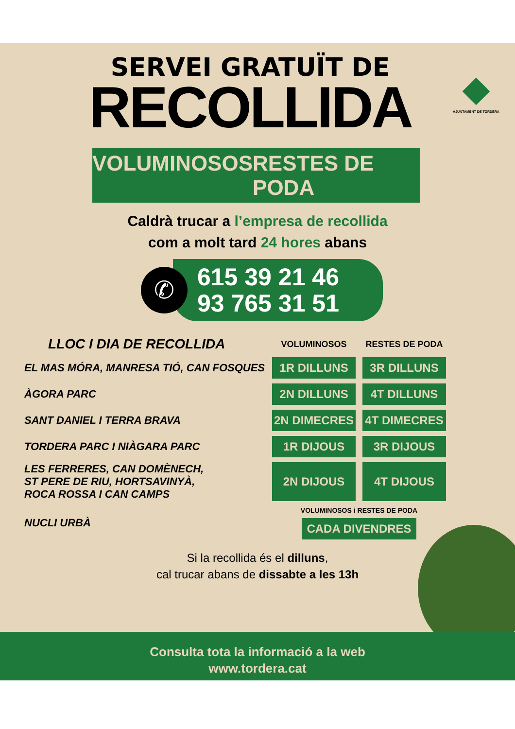AJUNTAMENT DE TORDERA
SERVEI GRATUÏT DE
RECOLLIDA
VOLUMINOSOS RESTES DE PODA
Caldrà trucar a l’empresa de recollida
com a molt tard 24 hores abans
✆
615 39 21 46
93 765 31 51
| LLOC I DIA DE RECOLLIDA | VOLUMINOSOS | RESTES DE PODA |
| EL MAS MÓRA, MANRESA TIÓ, CAN FOSQUES | 1R DILLUNS | 3R DILLUNS |
| ÀGORA PARC | 2N DILLUNS | 4T DILLUNS |
| SANT DANIEL I TERRA BRAVA | 2N DIMECRES | 4T DIMECRES |
| TORDERA PARC I NIÀGARA PARC | 1R DIJOUS | 3R DIJOUS |
| LES FERRERES, CAN DOMÈNECH, ST PERE DE RIU, HORTSAVINYÀ, ROCA ROSSA I CAN CAMPS | 2N DIJOUS | 4T DIJOUS |
| NUCLI URBÀ | VOLUMINOSOS i RESTES DE PODA CADA DIVENDRES | |
Si la recollida és el dilluns,
cal trucar abans de dissabte a les 13h
Consulta tota la informació a la web
www.tordera.cat